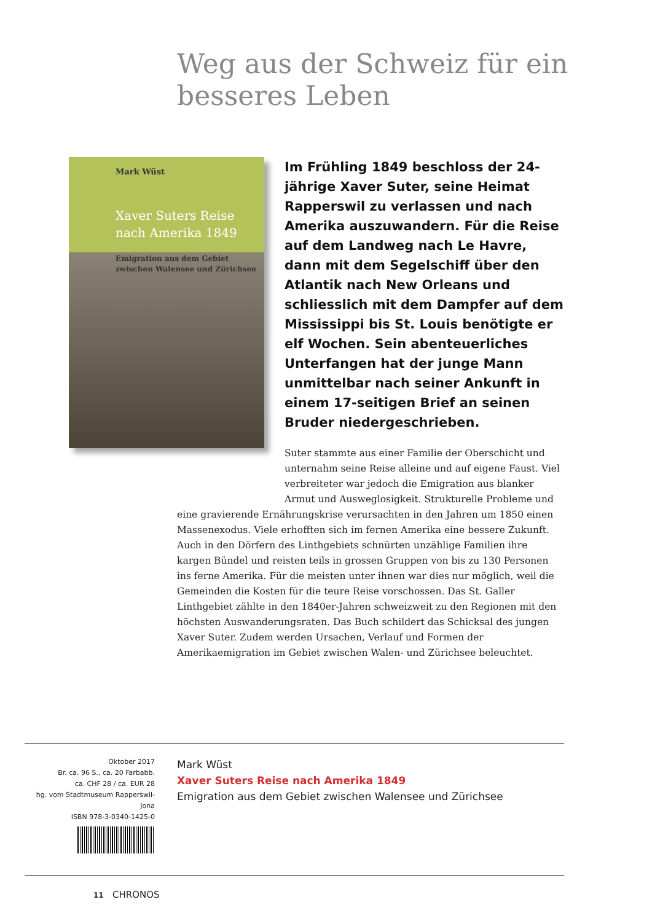Weg aus der Schweiz für ein besseres Leben
Mark Wüst
Xaver Suters Reise nach Amerika 1849
Emigration aus dem Gebiet zwischen Walensee und Zürichsee
Im Frühling 1849 beschloss der 24-jährige Xaver Suter, seine Heimat Rapperswil zu verlassen und nach Amerika auszuwandern. Für die Reise auf dem Landweg nach Le Havre, dann mit dem Segelschiff über den Atlantik nach New Orleans und schliesslich mit dem Dampfer auf dem Mississippi bis St. Louis benötigte er elf Wochen. Sein abenteuerliches Unterfangen hat der junge Mann unmittelbar nach seiner Ankunft in einem 17-seitigen Brief an seinen Bruder niedergeschrieben.
Suter stammte aus einer Familie der Oberschicht und unternahm seine Reise alleine und auf eigene Faust. Viel verbreiteter war jedoch die Emigration aus blanker Armut und Ausweglosigkeit. Strukturelle Probleme und
eine gravierende Ernährungskrise verursachten in den Jahren um 1850 einen Massenexodus. Viele erhofften sich im fernen Amerika eine bessere Zukunft. Auch in den Dörfern des Linthgebiets schnürten unzählige Familien ihre kargen Bündel und reisten teils in grossen Gruppen von bis zu 130 Personen ins ferne Amerika. Für die meisten unter ihnen war dies nur möglich, weil die Gemeinden die Kosten für die teure Reise vorschossen. Das St. Galler Linthgebiet zählte in den 1840er-Jahren schweizweit zu den Regionen mit den höchsten Auswanderungsraten. Das Buch schildert das Schicksal des jungen Xaver Suter. Zudem werden Ursachen, Verlauf und Formen der Amerikaemigration im Gebiet zwischen Walen- und Zürichsee beleuchtet.
Oktober 2017
Br. ca. 96 S., ca. 20 Farbabb.
ca. CHF 28 / ca. EUR 28
hg. vom Stadtmuseum Rapperswil-Jona
ISBN 978-3-0340-1425-0
Mark Wüst
Xaver Suters Reise nach Amerika 1849
Emigration aus dem Gebiet zwischen Walensee und Zürichsee
11 CHRONOS